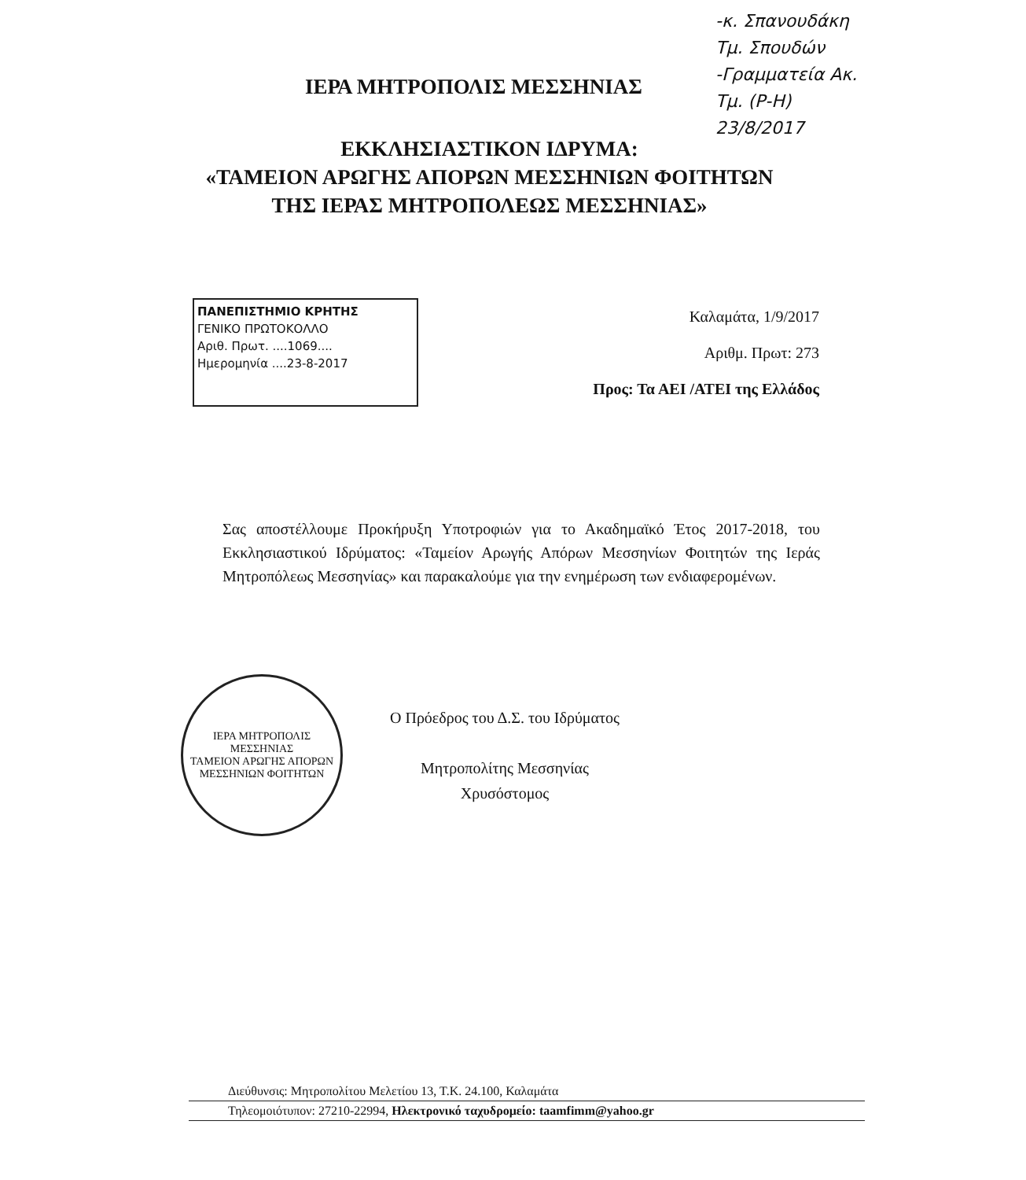-κ. Σπανουδάκη
Τμ. Σπουδών
-Γραμματεία Ακ.
Τμ. (Ρ-Η)
23/8/2017
ΙΕΡΑ ΜΗΤΡΟΠΟΛΙΣ ΜΕΣΣΗΝΙΑΣ
ΕΚΚΛΗΣΙΑΣΤΙΚΟΝ ΙΔΡΥΜΑ:
«ΤΑΜΕΙΟΝ ΑΡΩΓΗΣ ΑΠΟΡΩΝ ΜΕΣΣΗΝΙΩΝ ΦΟΙΤΗΤΩΝ
ΤΗΣ ΙΕΡΑΣ ΜΗΤΡΟΠΟΛΕΩΣ ΜΕΣΣΗΝΙΑΣ»
ΠΑΝΕΠΙΣΤΗΜΙΟ ΚΡΗΤΗΣ
ΓΕΝΙΚΟ ΠΡΩΤΟΚΟΛΛΟ
Αριθ. Πρωτ. ....1069....
Ημερομηνία ....23-8-2017
Καλαμάτα, 1/9/2017
Αριθμ. Πρωτ: 273
Προς: Τα ΑΕΙ /ΑΤΕΙ της Ελλάδος
Σας αποστέλλουμε Προκήρυξη Υποτροφιών για το Ακαδημαϊκό Έτος 2017-2018, του Εκκλησιαστικού Ιδρύματος: «Ταμείον Αρωγής Απόρων Μεσσηνίων Φοιτητών της Ιεράς Μητροπόλεως Μεσσηνίας» και παρακαλούμε για την ενημέρωση των ενδιαφερομένων.
ΙΕΡΑ ΜΗΤΡΟΠΟΛΙΣ ΜΕΣΣΗΝΙΑΣ
ΤΑΜΕΙΟΝ ΑΡΩΓΗΣ ΑΠΟΡΩΝ ΜΕΣΣΗΝΙΩΝ ΦΟΙΤΗΤΩΝ
Ο Πρόεδρος του Δ.Σ. του Ιδρύματος
Μητροπολίτης Μεσσηνίας
Χρυσόστομος
Διεύθυνσις: Μητροπολίτου Μελετίου 13, Τ.Κ. 24.100, Καλαμάτα
Τηλεομοιότυπον: 27210-22994, Ηλεκτρονικό ταχυδρομείο: taamfimm@yahoo.gr